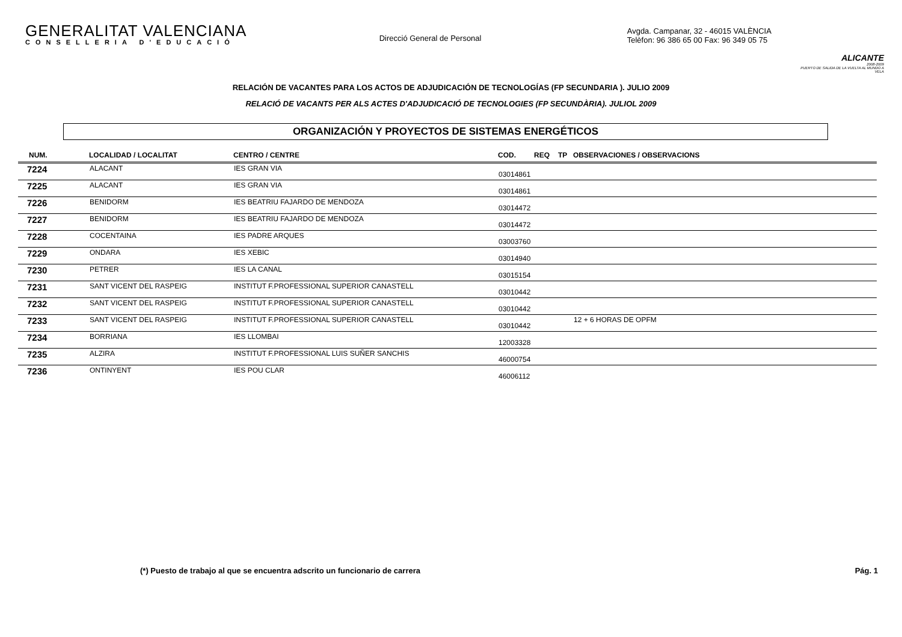GENERALITAT VALENCIANA
CONSELLERIA D'EDUCACIÓ
Direcció General de Personal
Avgda. Campanar, 32 - 46015 VALÈNCIA
Telèfon: 96 386 65 00 Fax: 96 349 05 75
ALICANTE
2008-2009
PUERTO DE SALIDA DE LA VUELTA AL MUNDO A VELA
RELACIÓN DE VACANTES PARA LOS ACTOS DE ADJUDICACIÓN DE TECNOLOGÍAS (FP SECUNDARIA ). JULIO 2009
RELACIÓ DE VACANTS PER ALS ACTES D'ADJUDICACIÓ DE TECNOLOGIES (FP SECUNDÀRIA). JULIOL 2009
ORGANIZACIÓN Y PROYECTOS DE SISTEMAS ENERGÉTICOS
| NUM. | LOCALIDAD / LOCALITAT | CENTRO / CENTRE | COD. | REQ | TP | OBSERVACIONES / OBSERVACIONS |
| --- | --- | --- | --- | --- | --- | --- |
| 7224 | ALACANT | IES GRAN VIA | 03014861 | | | |
| 7225 | ALACANT | IES GRAN VIA | 03014861 | | | |
| 7226 | BENIDORM | IES BEATRIU FAJARDO DE MENDOZA | 03014472 | | | |
| 7227 | BENIDORM | IES BEATRIU FAJARDO DE MENDOZA | 03014472 | | | |
| 7228 | COCENTAINA | IES PADRE ARQUES | 03003760 | | | |
| 7229 | ONDARA | IES XEBIC | 03014940 | | | |
| 7230 | PETRER | IES LA CANAL | 03015154 | | | |
| 7231 | SANT VICENT DEL RASPEIG | INSTITUT F.PROFESSIONAL SUPERIOR CANASTELL | 03010442 | | | |
| 7232 | SANT VICENT DEL RASPEIG | INSTITUT F.PROFESSIONAL SUPERIOR CANASTELL | 03010442 | | | |
| 7233 | SANT VICENT DEL RASPEIG | INSTITUT F.PROFESSIONAL SUPERIOR CANASTELL | 03010442 | | | 12 + 6 HORAS DE OPFM |
| 7234 | BORRIANA | IES LLOMBAI | 12003328 | | | |
| 7235 | ALZIRA | INSTITUT F.PROFESSIONAL LUIS SUÑER SANCHIS | 46000754 | | | |
| 7236 | ONTINYENT | IES POU CLAR | 46006112 | | | |
(*) Puesto de trabajo al que se encuentra adscrito un funcionario de carrera
Pág. 1